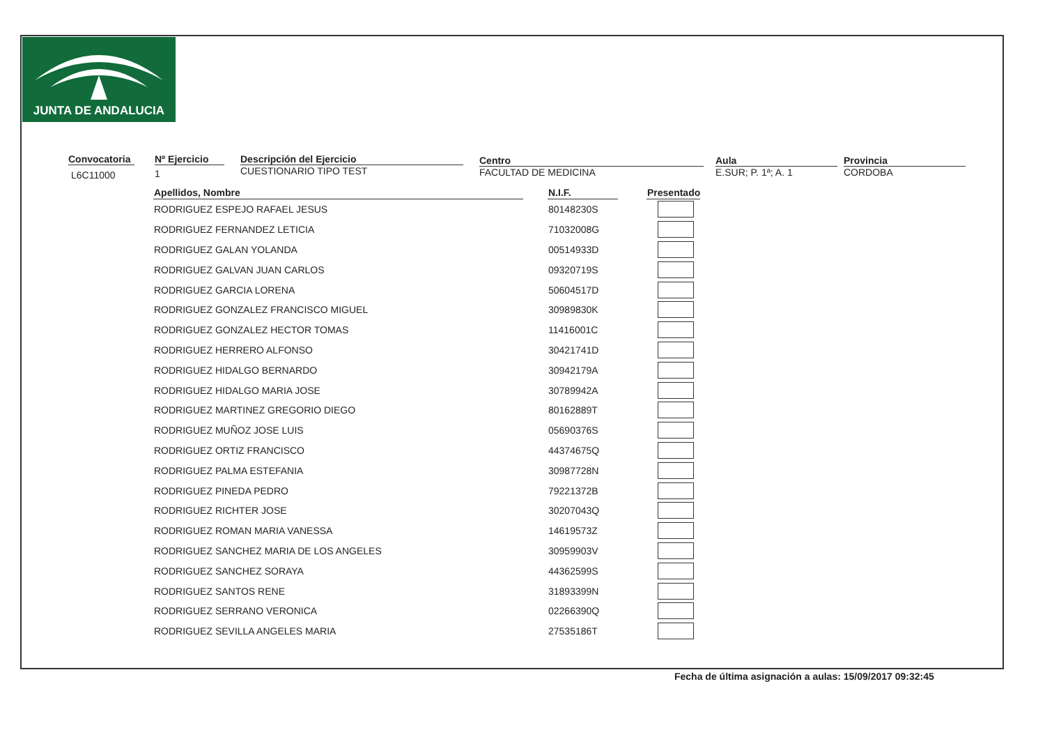JUNTA DE ANDALUCIA
Convocatoria
L6C11000
Nº Ejercicio
1
Descripción del Ejercicio
CUESTIONARIO TIPO TEST
Centro
FACULTAD DE MEDICINA
Aula
E.SUR; P. 1ª; A. 1
Provincia
CORDOBA
| Apellidos, Nombre | | N.I.F. | | Presentado |
| --- | --- | --- | --- | --- |
| RODRIGUEZ ESPEJO RAFAEL JESUS | | 80148230S | | |
| RODRIGUEZ FERNANDEZ LETICIA | | 71032008G | | |
| RODRIGUEZ GALAN YOLANDA | | 00514933D | | |
| RODRIGUEZ GALVAN JUAN CARLOS | | 09320719S | | |
| RODRIGUEZ GARCIA LORENA | | 50604517D | | |
| RODRIGUEZ GONZALEZ FRANCISCO MIGUEL | | 30989830K | | |
| RODRIGUEZ GONZALEZ HECTOR TOMAS | | 11416001C | | |
| RODRIGUEZ HERRERO ALFONSO | | 30421741D | | |
| RODRIGUEZ HIDALGO BERNARDO | | 30942179A | | |
| RODRIGUEZ HIDALGO MARIA JOSE | | 30789942A | | |
| RODRIGUEZ MARTINEZ GREGORIO DIEGO | | 80162889T | | |
| RODRIGUEZ MUÑOZ JOSE LUIS | | 05690376S | | |
| RODRIGUEZ ORTIZ FRANCISCO | | 44374675Q | | |
| RODRIGUEZ PALMA ESTEFANIA | | 30987728N | | |
| RODRIGUEZ PINEDA PEDRO | | 79221372B | | |
| RODRIGUEZ RICHTER JOSE | | 30207043Q | | |
| RODRIGUEZ ROMAN MARIA VANESSA | | 14619573Z | | |
| RODRIGUEZ SANCHEZ MARIA DE LOS ANGELES | | 30959903V | | |
| RODRIGUEZ SANCHEZ SORAYA | | 44362599S | | |
| RODRIGUEZ SANTOS RENE | | 31893399N | | |
| RODRIGUEZ SERRANO VERONICA | | 02266390Q | | |
| RODRIGUEZ SEVILLA ANGELES MARIA | | 27535186T | | |
Fecha de última asignación a aulas: 15/09/2017 09:32:45